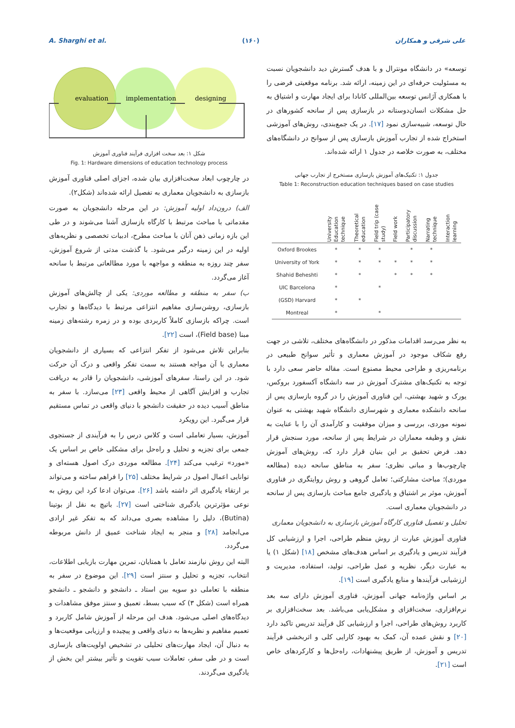A. Sharghi et al. (۱۶۰) علی شرقی و همکاران
توسعه» در دانشگاه مونترال و با هدف گسترش دید دانشجویان نسبت به مسئولیت حرفه‌ای در این زمینه، ارائه شد. برنامه موقعیتی فرضی را با همکاری آژانس توسعه بین‌المللی کانادا برای ایجاد مهارت و اشتیاق به حل مشکلات انسان‌دوستانه در بازسازی پس از سانحه کشورهای در حال توسعه، شبیه‌سازی نمود [۱۷]. در یک جمع‌بندی، روش‌های آموزشی استخراج شده از تجارب آموزش بازسازی پس از سوانح در دانشگاه‌های مختلف، به صورت خلاصه در جدول ۱ ارائه شده‌اند.
جدول ۱: تکنیک‌های آموزش بازسازی مستخرج از تجارب جهانی
Table 1: Reconstruction education techniques based on case studies
| | University Education technique | Theoretical education | Field trip (case study) | Field work | Participatory discussion | Narrating technique | Interaction learning |
| --- | --- | --- | --- | --- | --- | --- | --- |
| Oxford Brookes | * | * | * | | * | * | |
| University of York | * | * | * | * | * | * | |
| Shahid Beheshti | * | * | | * | * | * | |
| UIC Barcelona | * | | * | | | | |
| (GSD) Harvard | * | * | | | | | |
| Montreal | * | | * | | | | |
به نظر می‌رسد اقدامات مذکور در دانشگاه‌های مختلف، تلاشی در جهت رفع شکاف موجود در آموزش معماری و تأثیر سوانح طبیعی در برنامه‌ریزی و طراحی محیط مصنوع است. مقاله حاضر سعی دارد با توجه به تکنیک‌های مشترک آموزش در سه دانشگاه آکسفورد بروکس، یورک و شهید بهشتی، این فناوری آموزش را در گروه بازسازی پس از سانحه دانشکده معماری و شهرسازی دانشگاه شهید بهشتی به عنوان نمونه موردی، بررسی و میزان موفقیت و کارآمدی آن را با عنایت به نقش و وظیفه معماران در شرایط پس از سانحه، مورد سنجش قرار دهد. فرض تحقیق بر این بنیان قرار دارد که، روش‌های آموزش چارچوب‌ها و مبانی نظری؛ سفر به مناطق سانحه دیده (مطالعه موردی)؛ مباحث مشارکتی؛ تعامل گروهی و روش روایتگری در فناوری آموزش، موثر بر اشتیاق و یادگیری جامع مباحث بازسازی پس از سانحه در دانشجویان معماری است.
تحلیل و تفصیل فناوری کارگاه آموزش بازسازی به دانشجویان معماری
فناوری آموزش عبارت از روش منظم طراحی، اجرا و ارزشیابی کل فرآیند تدریس و یادگیری بر اساس هدف‌های مشخص [۱۸] (شکل ۱) یا به عبارت دیگر، نظریه و عمل طراحی، تولید، استفاده، مدیریت و ارزشیابی فرآیندها و منابع یادگیری است [۱۹].
بر اساس واژه‌نامه جهانی آموزش، فناوری آموزش دارای سه بعد نرم‌افزاری، سخت‌افزای و مشکل‌یابی می‌باشد. بعد سخت‌افزاری بر کاربرد روش‌های طراحی، اجرا و ارزشیابی کل فرآیند تدریس تاکید دارد [۲۰] و نقش عمده آن، کمک به بهبود کارایی کلی و اثربخشی فرآیند تدریس و آموزش، از طریق پیشنهادات، راه‌حل‌ها و کارکردهای خاص است [۲۱].
evaluation
implementation
designing
شکل ۱: بعد سخت افزاری فرآیند فناوری آموزش
Fig. 1: Hardware dimensions of education technology process
در چارچوب ابعاد سخت‌افزاری بیان شده، اجزای اصلی فناوری آموزش بازسازی به دانشجویان معماری به تفصیل ارائه شده‌اند (شکل۲).
الف) درون‌داد اولیه آموزش: در این مرحله دانشجویان به صورت مقدماتی با مباحث مرتبط با کارگاه بازسازی آشنا می‌شوند و در طی این بازه زمانی ذهن آنان با مباحث مطرح، ادبیات تخصصی و نظریه‌های اولیه در این زمینه درگیر می‌شود. با گذشت مدتی از شروع آموزش، سفر چند روزه به منطقه و مواجهه با مورد مطالعاتی مرتبط با سانحه آغاز می‌گردد.
ب) سفر به منطقه و مطالعه موردی: یکی از چالش‌های آموزش بازسازی، روشن‌سازی مفاهیم انتزاعی مرتبط با دیدگاه‌ها و تجارب است. چراکه بازسازی کاملاً کاربردی بوده و در زمره رشته‌های زمینه مبنا (Field base)، است [۲۲].
بنابراین تلاش می‌شود از تفکر انتزاعی که بسیاری از دانشجویان معماری با آن مواجه هستند به سمت تفکر واقعی و درک آن حرکت شود. در این راستا، سفرهای آموزشی، دانشجویان را قادر به دریافت تجارب و افزایش آگاهی از محیط واقعی [۲۳] می‌سازد. با سفر به مناطق آسیب دیده در حقیقت دانشجو با دنیای واقعی در تماس مستقیم قرار می‌گیرد. این رویکرد
آموزش، بسیار تعاملی است و کلاس درس را به فرآیندی از جستجوی جمعی برای تجزیه و تحلیل و راه‌حل برای مشکلی خاص بر اساس یک «مورد» ترغیب می‌کند [۲۴]. مطالعه موردی درک اصول هسته‌ای و توانایی اعمال اصول در شرایط مختلف [۲۵] را فراهم ساخته و می‌تواند بر ارتقاء یادگیری اثر داشته باشد [۲۶]. می‌توان ادعا کرد این روش به نوعی مؤثرترین یادگیری شناختی است [۲۷]. باتیچ به نقل از بوتینا (Butina)، دلیل را مشاهده بصری می‌داند که به تفکر غیر ارادی می‌انجامد [۲۸] و منجر به ایجاد شناخت عمیق از دانش مربوطه می‌گردد.
البته این روش نیازمند تعامل با همتایان، تمرین مهارت بازیابی اطلاعات، انتخاب، تجزیه و تحلیل و سنتز است [۲۹]. این موضوع در سفر به منطقه با تعاملی دو سویه بین استاد ـ دانشجو و دانشجو ـ دانشجو همراه است (شکل ۳) که سبب بسط، تعمیق و سنتز موفق مشاهدات و دیدگاه‌های اصلی می‌شود. هدف این مرحله از آموزش شامل کاربرد و تعمیم مفاهیم و نظریه‌ها به دنیای واقعی و پیچیده و ارزیابی موقعیت‌ها و به دنبال آن، ایجاد مهارت‌های تحلیلی در تشخیص اولویت‌های بازسازی است و در طی سفر، تعاملات سبب تقویت و تأثیر بیشتر این بخش از یادگیری می‌گردند.